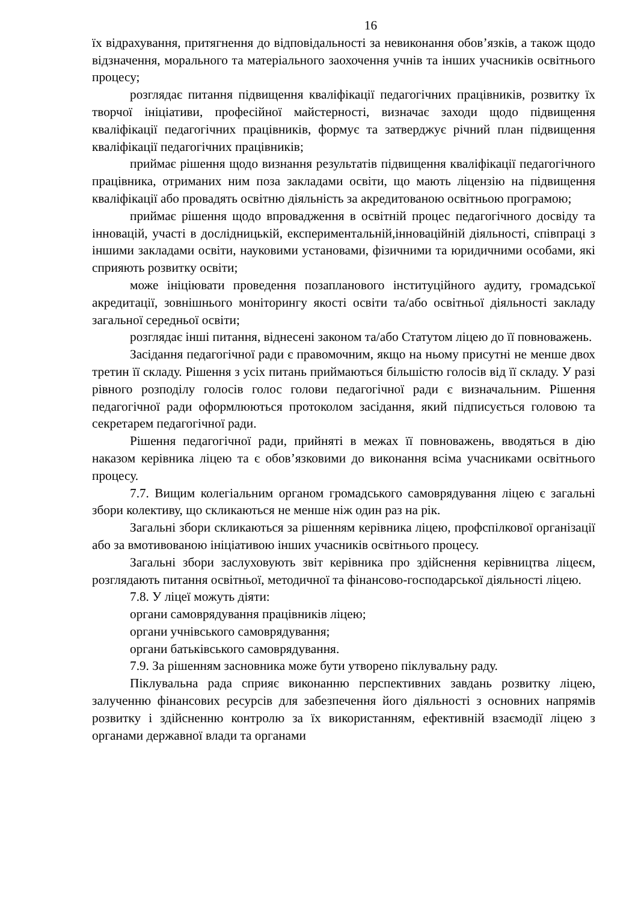16
їх відрахування, притягнення до відповідальності за невиконання обов’язків, а також щодо відзначення, морального та матеріального заохочення учнів та інших учасників освітнього процесу;
розглядає питання підвищення кваліфікації педагогічних працівників, розвитку їх творчої ініціативи, професійної майстерності, визначає заходи щодо підвищення кваліфікації педагогічних працівників, формує та затверджує річний план підвищення кваліфікації педагогічних працівників;
приймає рішення щодо визнання результатів підвищення кваліфікації педагогічного працівника, отриманих ним поза закладами освіти, що мають ліцензію на підвищення кваліфікації або провадять освітню діяльність за акредитованою освітньою програмою;
приймає рішення щодо впровадження в освітній процес педагогічного досвіду та інновацій, участі в дослідницькій, експериментальній,інноваційній діяльності, співпраці з іншими закладами освіти, науковими установами, фізичними та юридичними особами, які сприяють розвитку освіти;
може ініціювати проведення позапланового інституційного аудиту, громадської акредитації, зовнішнього моніторингу якості освіти та/або освітньої діяльності закладу загальної середньої освіти;
розглядає інші питання, віднесені законом та/або Статутом ліцею до її повноважень.
Засідання педагогічної ради є правомочним, якщо на ньому присутні не менше двох третин її складу. Рішення з усіх питань приймаються більшістю голосів від її складу. У разі рівного розподілу голосів голос голови педагогічної ради є визначальним. Рішення педагогічної ради оформлюються протоколом засідання, який підписується головою та секретарем педагогічної ради.
Рішення педагогічної ради, прийняті в межах її повноважень, вводяться в дію наказом керівника ліцею та є обов’язковими до виконання всіма учасниками освітнього процесу.
7.7. Вищим колегіальним органом громадського самоврядування ліцею є загальні збори колективу, що скликаються не менше ніж один раз на рік.
Загальні збори скликаються за рішенням керівника ліцею, профспілкової організації або за вмотивованою ініціативою інших учасників освітнього процесу.
Загальні збори заслуховують звіт керівника про здійснення керівництва ліцеєм, розглядають питання освітньої, методичної та фінансово-господарської діяльності ліцею.
7.8. У ліцеї можуть діяти:
органи самоврядування працівників ліцею;
органи учнівського самоврядування;
органи батьківського самоврядування.
7.9. За рішенням засновника може бути утворено піклувальну раду.
Піклувальна рада сприяє виконанню перспективних завдань розвитку ліцею, залученню фінансових ресурсів для забезпечення його діяльності з основних напрямів розвитку і здійсненню контролю за їх використанням, ефективній взаємодії ліцею з органами державної влади та органами